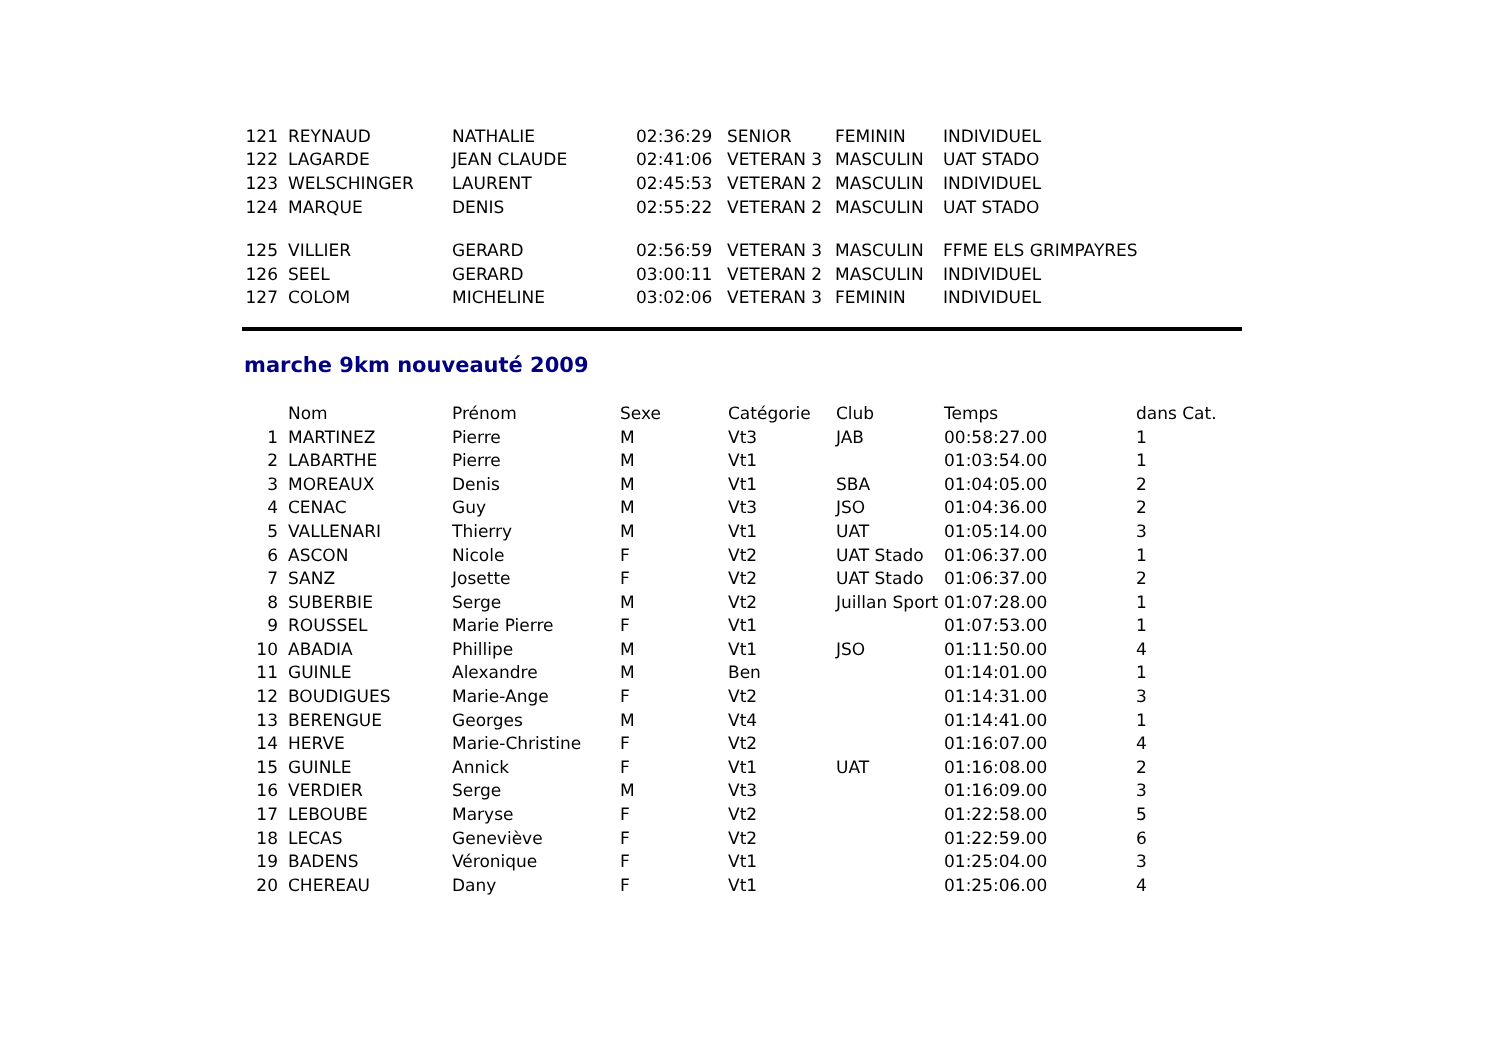| 121 | REYNAUD | NATHALIE | 02:36:29 | SENIOR | FEMININ | INDIVIDUEL |
| 122 | LAGARDE | JEAN CLAUDE | 02:41:06 | VETERAN 3 | MASCULIN | UAT STADO |
| 123 | WELSCHINGER | LAURENT | 02:45:53 | VETERAN 2 | MASCULIN | INDIVIDUEL |
| 124 | MARQUE | DENIS | 02:55:22 | VETERAN 2 | MASCULIN | UAT STADO |
| 125 | VILLIER | GERARD | 02:56:59 | VETERAN 3 | MASCULIN | FFME ELS GRIMPAYRES |
| 126 | SEEL | GERARD | 03:00:11 | VETERAN 2 | MASCULIN | INDIVIDUEL |
| 127 | COLOM | MICHELINE | 03:02:06 | VETERAN 3 | FEMININ | INDIVIDUEL |
marche 9km nouveauté 2009
| | Nom | Prénom | Sexe | Catégorie | Club | Temps | dans Cat. |
| --- | --- | --- | --- | --- | --- | --- | --- |
| 1 | MARTINEZ | Pierre | M | Vt3 | JAB | 00:58:27.00 | 1 |
| 2 | LABARTHE | Pierre | M | Vt1 | | 01:03:54.00 | 1 |
| 3 | MOREAUX | Denis | M | Vt1 | SBA | 01:04:05.00 | 2 |
| 4 | CENAC | Guy | M | Vt3 | JSO | 01:04:36.00 | 2 |
| 5 | VALLENARI | Thierry | M | Vt1 | UAT | 01:05:14.00 | 3 |
| 6 | ASCON | Nicole | F | Vt2 | UAT Stado | 01:06:37.00 | 1 |
| 7 | SANZ | Josette | F | Vt2 | UAT Stado | 01:06:37.00 | 2 |
| 8 | SUBERBIE | Serge | M | Vt2 | Juillan Sport | 01:07:28.00 | 1 |
| 9 | ROUSSEL | Marie Pierre | F | Vt1 | | 01:07:53.00 | 1 |
| 10 | ABADIA | Phillipe | M | Vt1 | JSO | 01:11:50.00 | 4 |
| 11 | GUINLE | Alexandre | M | Ben | | 01:14:01.00 | 1 |
| 12 | BOUDIGUES | Marie-Ange | F | Vt2 | | 01:14:31.00 | 3 |
| 13 | BERENGUE | Georges | M | Vt4 | | 01:14:41.00 | 1 |
| 14 | HERVE | Marie-Christine | F | Vt2 | | 01:16:07.00 | 4 |
| 15 | GUINLE | Annick | F | Vt1 | UAT | 01:16:08.00 | 2 |
| 16 | VERDIER | Serge | M | Vt3 | | 01:16:09.00 | 3 |
| 17 | LEBOUBE | Maryse | F | Vt2 | | 01:22:58.00 | 5 |
| 18 | LECAS | Geneviève | F | Vt2 | | 01:22:59.00 | 6 |
| 19 | BADENS | Véronique | F | Vt1 | | 01:25:04.00 | 3 |
| 20 | CHEREAU | Dany | F | Vt1 | | 01:25:06.00 | 4 |